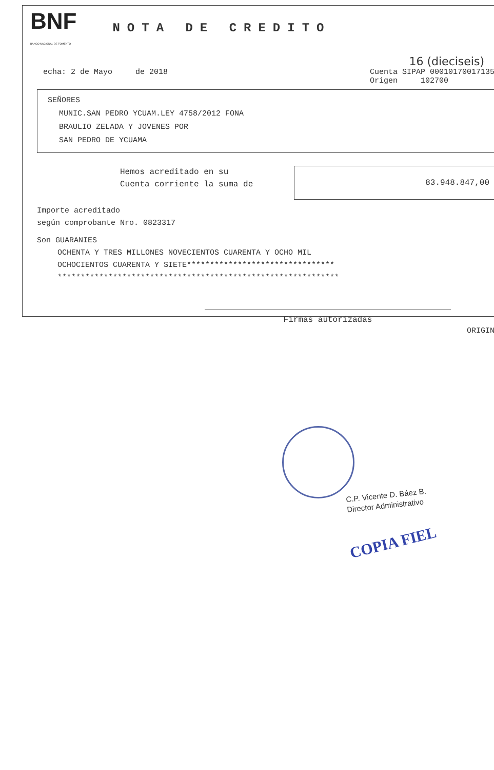BNF
BANCO NACIONAL DE FOMENTO
NOTA DE CREDITO
16 (dieciseis)
echa: 2 de Mayo de 2018 Cuenta SIPAP 00010170017135
Origen 102700
SEÑORES
MUNIC.SAN PEDRO YCUAM.LEY 4758/2012 FONA
BRAULIO ZELADA Y JOVENES POR
SAN PEDRO DE YCUAMA
Hemos acreditado en su
Cuenta corriente la suma de
83.948.847,00
Importe acreditado
según comprobante Nro. 0823317
Son GUARANIES
OCHENTA Y TRES MILLONES NOVECIENTOS CUARENTA Y OCHO MIL
OCHOCIENTOS CUARENTA Y SIETE********************************
*************************************************************
Firmas autorizadas
ORIGIN
C.P. Vicente D. Báez B.
Director Administrativo
COPIA FIEL